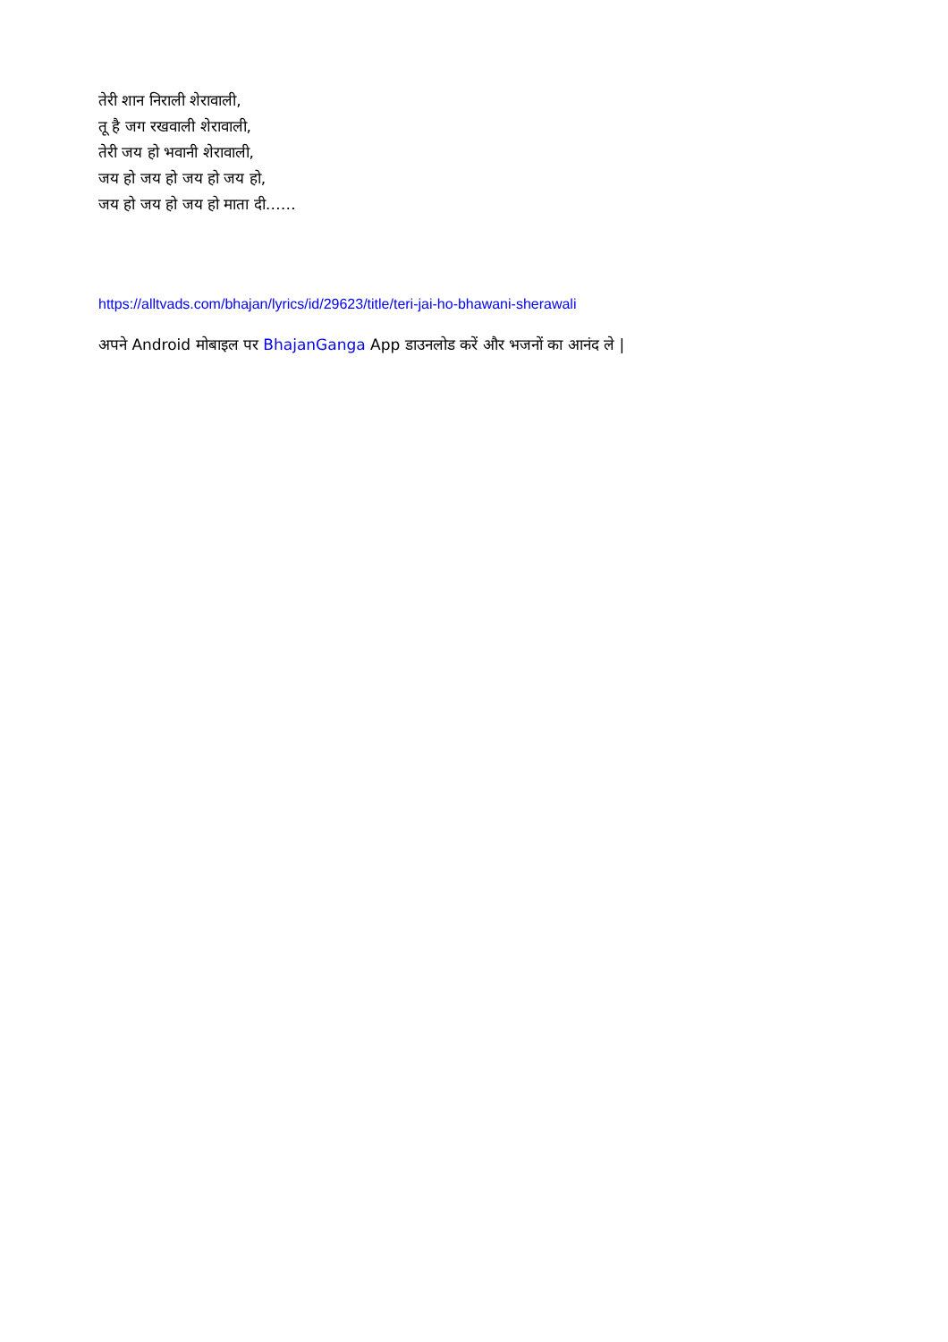तेरी शान निराली शेरावाली,
तू है जग रखवाली शेरावाली,
तेरी जय हो भवानी शेरावाली,
जय हो जय हो जय हो जय हो,
जय हो जय हो जय हो माता दी……
https://alltvads.com/bhajan/lyrics/id/29623/title/teri-jai-ho-bhawani-sherawali
अपने Android मोबाइल पर BhajanGanga App डाउनलोड करें और भजनों का आनंद ले |